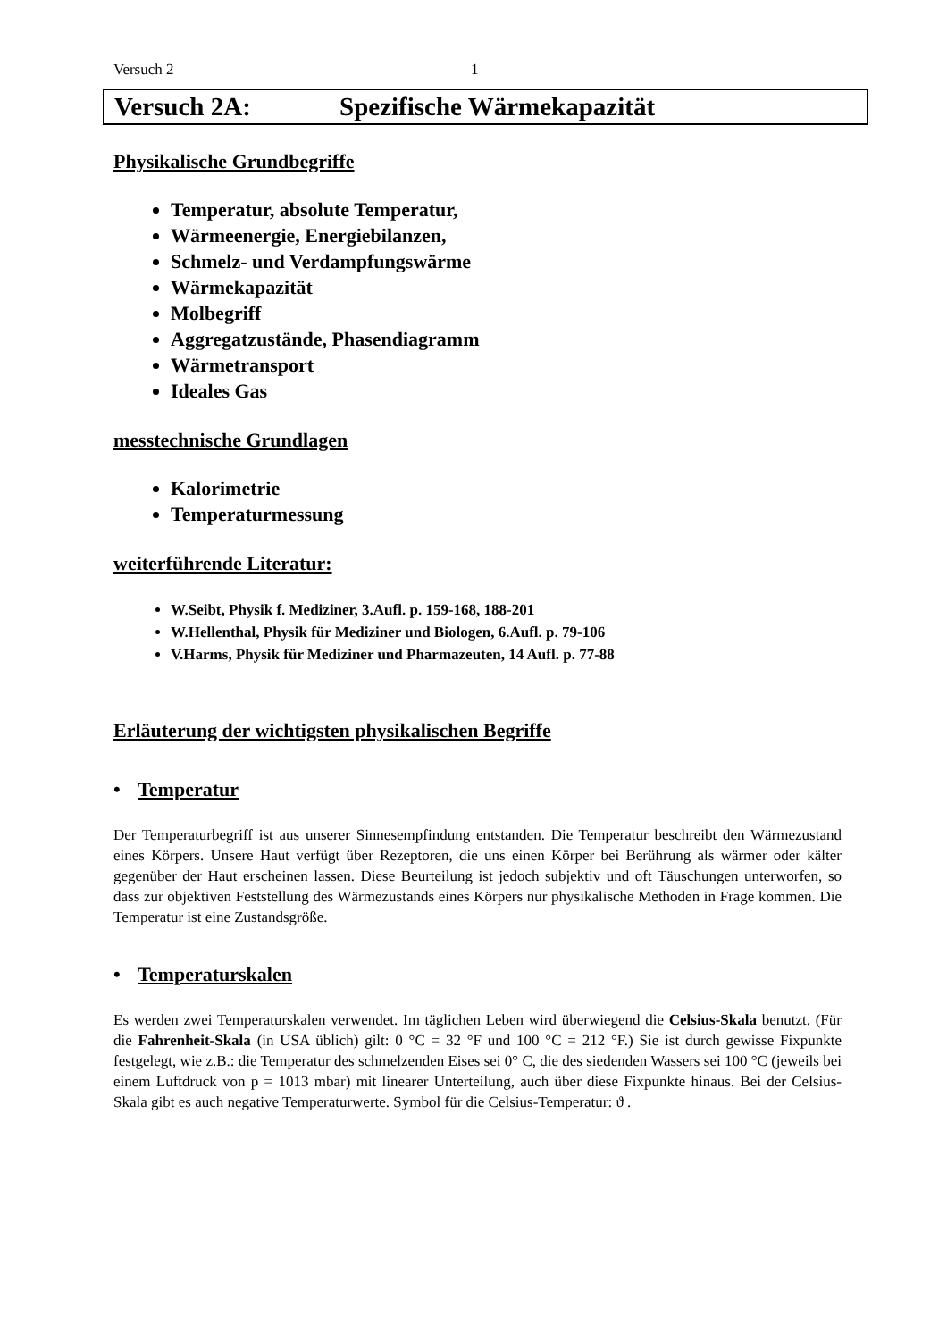Versuch 2 1
Versuch 2A: Spezifische Wärmekapazität
Physikalische Grundbegriffe
Temperatur, absolute Temperatur,
Wärmeenergie, Energiebilanzen,
Schmelz- und Verdampfungswärme
Wärmekapazität
Molbegriff
Aggregatzustände, Phasendiagramm
Wärmetransport
Ideales Gas
messtechnische Grundlagen
Kalorimetrie
Temperaturmessung
weiterführende Literatur:
W.Seibt, Physik f. Mediziner, 3.Aufl. p. 159-168, 188-201
W.Hellenthal, Physik für Mediziner und Biologen, 6.Aufl. p. 79-106
V.Harms, Physik für Mediziner und Pharmazeuten, 14 Aufl. p. 77-88
Erläuterung der wichtigsten physikalischen Begriffe
• Temperatur
Der Temperaturbegriff ist aus unserer Sinnesempfindung entstanden. Die Temperatur beschreibt den Wärmezustand eines Körpers. Unsere Haut verfügt über Rezeptoren, die uns einen Körper bei Berührung als wärmer oder kälter gegenüber der Haut erscheinen lassen. Diese Beurteilung ist jedoch subjektiv und oft Täuschungen unterworfen, so dass zur objektiven Feststellung des Wärmezustands eines Körpers nur physikalische Methoden in Frage kommen. Die Temperatur ist eine Zustandsgröße.
• Temperaturskalen
Es werden zwei Temperaturskalen verwendet. Im täglichen Leben wird überwiegend die Celsius-Skala benutzt. (Für die Fahrenheit-Skala (in USA üblich) gilt: 0 °C = 32 °F und 100 °C = 212 °F.) Sie ist durch gewisse Fixpunkte festgelegt, wie z.B.: die Temperatur des schmelzenden Eises sei 0° C, die des siedenden Wassers sei 100 °C (jeweils bei einem Luftdruck von p = 1013 mbar) mit linearer Unterteilung, auch über diese Fixpunkte hinaus. Bei der Celsius-Skala gibt es auch negative Temperaturwerte. Symbol für die Celsius-Temperatur: ϑ .